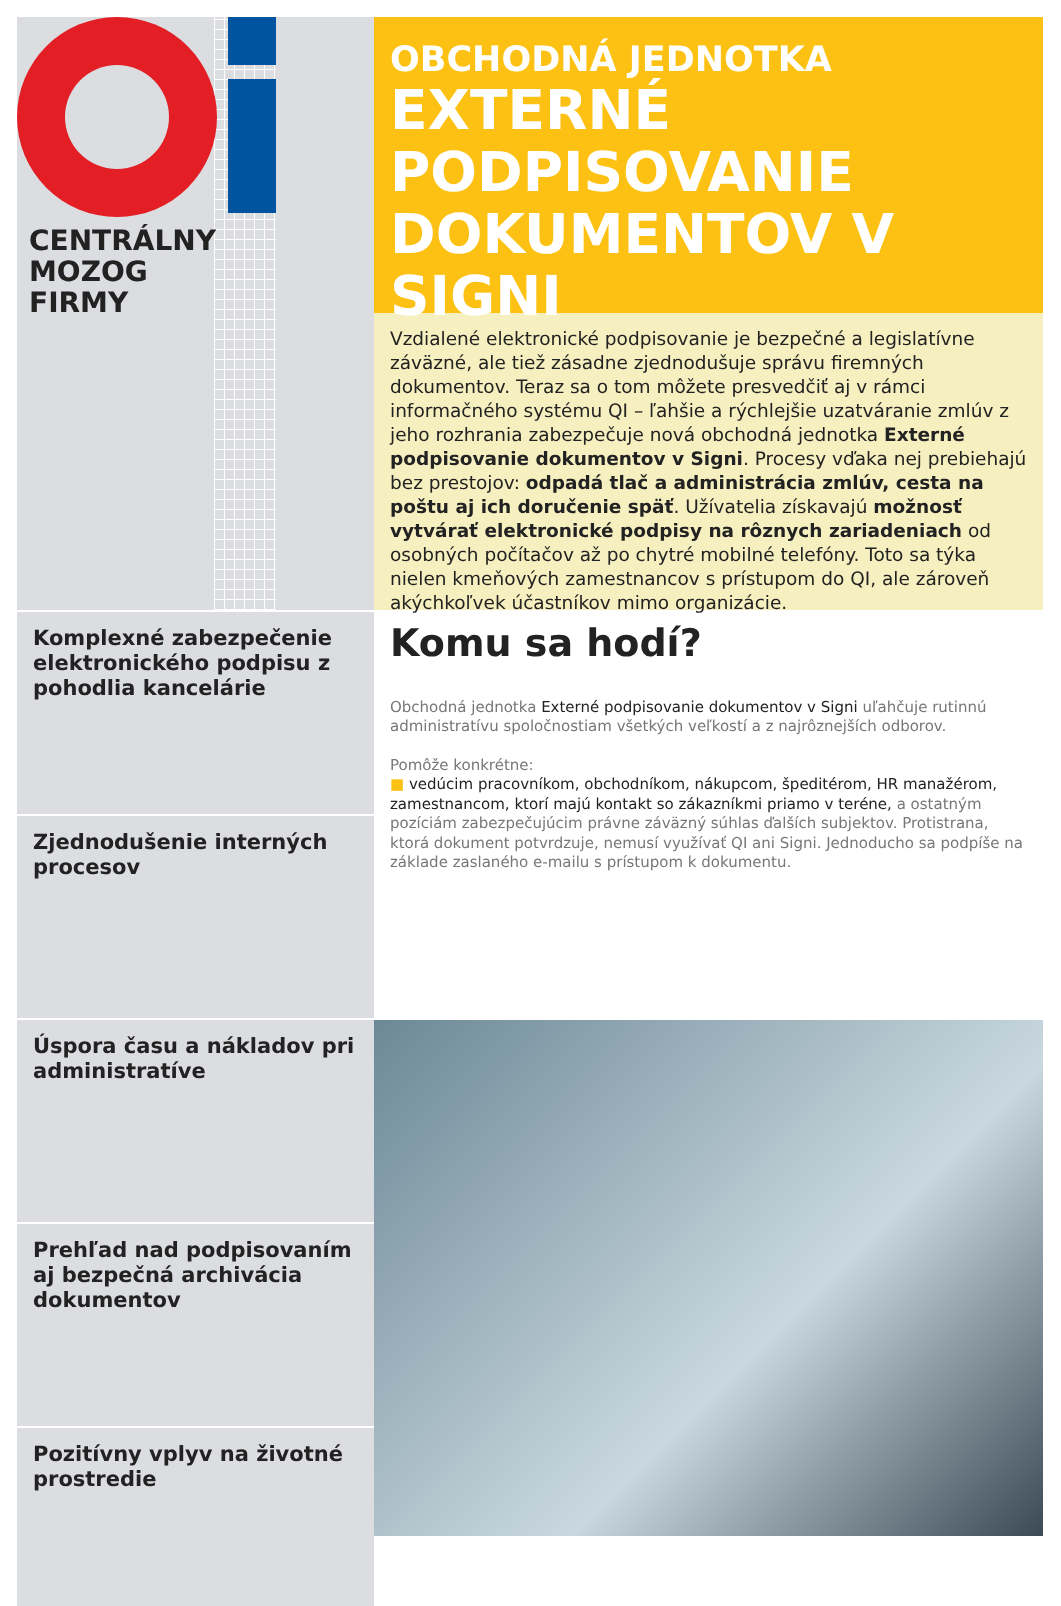CENTRÁLNY
MOZOG
FIRMY
OBCHODNÁ JEDNOTKA
EXTERNÉ
PODPISOVANIE
DOKUMENTOV V SIGNI
Vzdialené elektronické podpisovanie je bezpečné a legislatívne záväzné, ale tiež zásadne zjednodušuje správu firemných dokumentov. Teraz sa o tom môžete presvedčiť aj v rámci informačného systému QI – ľahšie a rýchlejšie uzatváranie zmlúv z jeho rozhrania zabezpečuje nová obchodná jednotka Externé podpisovanie dokumentov v Signi. Procesy vďaka nej prebiehajú bez prestojov: odpadá tlač a administrácia zmlúv, cesta na poštu aj ich doručenie späť. Užívatelia získavajú možnosť vytvárať elektronické podpisy na rôznych zariadeniach od osobných počítačov až po chytré mobilné telefóny. Toto sa týka nielen kmeňových zamestnancov s prístupom do QI, ale zároveň akýchkoľvek účastníkov mimo organizácie.
Komplexné zabezpečenie elektronického podpisu z pohodlia kancelárie
Zjednodušenie interných procesov
Komu sa hodí?
Obchodná jednotka Externé podpisovanie dokumentov v Signi uľahčuje rutinnú administratívu spoločnostiam všetkých veľkostí a z najrôznejších odborov.
Pomôže konkrétne:
■ vedúcim pracovníkom, obchodníkom, nákupcom, špeditérom, HR manažérom, zamestnancom, ktorí majú kontakt so zákazníkmi priamo v teréne, a ostatným pozíciám zabezpečujúcim právne záväzný súhlas ďalších subjektov. Protistrana, ktorá dokument potvrdzuje, nemusí využívať QI ani Signi. Jednoducho sa podpíše na základe zaslaného e-mailu s prístupom k dokumentu.
Úspora času a nákladov pri administratíve
Prehľad nad podpisovaním aj bezpečná archivácia dokumentov
Pozitívny vplyv na životné prostredie